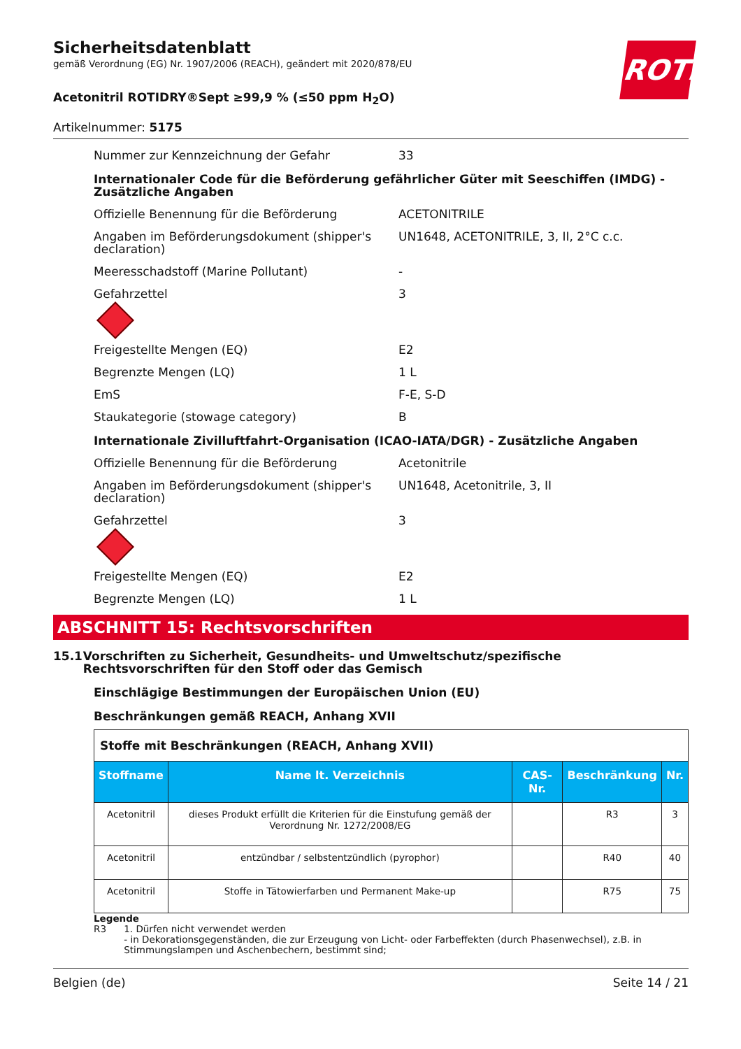ROTH
Sicherheitsdatenblatt
gemäß Verordnung (EG) Nr. 1907/2006 (REACH), geändert mit 2020/878/EU
Acetonitril ROTIDRY®Sept ≥99,9 % (≤50 ppm H<sub>2</sub>O)
Artikelnummer: 5175
Nummer zur Kennzeichnung der Gefahr 33
Internationaler Code für die Beförderung gefährlicher Güter mit Seeschiffen (IMDG) - Zusätzliche Angaben
Offizielle Benennung für die Beförderung ACETONITRILE
Angaben im Beförderungsdokument (shipper's declaration) UN1648, ACETONITRILE, 3, II, 2°C c.c.
Meeresschadstoff (Marine Pollutant) -
Gefahrzettel 3
Freigestellte Mengen (EQ) E2
Begrenzte Mengen (LQ) 1 L
EmS F-E, S-D
Staukategorie (stowage category) B
Internationale Zivilluftfahrt-Organisation (ICAO-IATA/DGR) - Zusätzliche Angaben
Offizielle Benennung für die Beförderung Acetonitrile
Angaben im Beförderungsdokument (shipper's declaration) UN1648, Acetonitrile, 3, II
Gefahrzettel 3
Freigestellte Mengen (EQ) E2
Begrenzte Mengen (LQ) 1 L
ABSCHNITT 15: Rechtsvorschriften
15.1 Vorschriften zu Sicherheit, Gesundheits- und Umweltschutz/spezifische Rechtsvorschriften für den Stoff oder das Gemisch
Einschlägige Bestimmungen der Europäischen Union (EU)
Beschränkungen gemäß REACH, Anhang XVII
| Stoffe mit Beschränkungen (REACH, Anhang XVII) | | | | |
| Stoffname | Name lt. Verzeichnis | CAS-Nr. | Beschränkung | Nr. |
| Acetonitril | dieses Produkt erfüllt die Kriterien für die Einstufung gemäß der Verordnung Nr. 1272/2008/EG | | R3 | 3 |
| Acetonitril | entzündbar / selbstentzündlich (pyrophor) | | R40 | 40 |
| Acetonitril | Stoffe in Tätowierfarben und Permanent Make-up | | R75 | 75 |
Legende
R3 1. Dürfen nicht verwendet werden
- in Dekorationsgegenständen, die zur Erzeugung von Licht- oder Farbeffekten (durch Phasenwechsel), z.B. in Stimmungslampen und Aschenbechern, bestimmt sind;
Belgien (de) Seite 14 / 21